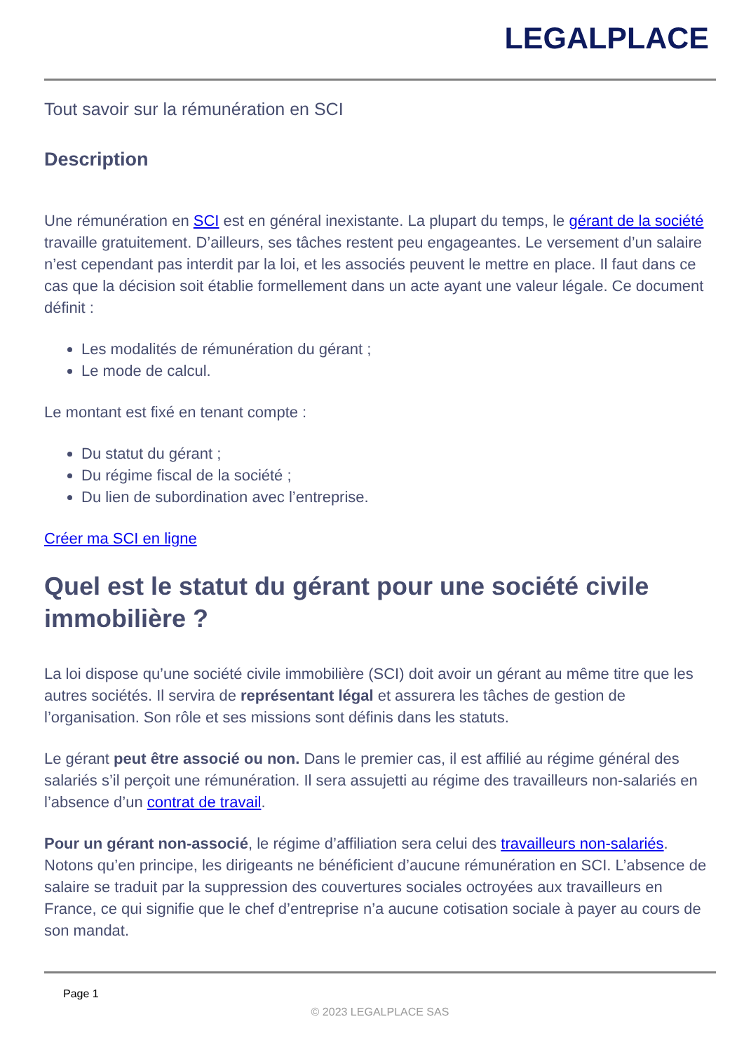LEGALPLACE
Tout savoir sur la rémunération en SCI
Description
Une rémunération en SCI est en général inexistante. La plupart du temps, le gérant de la société travaille gratuitement. D’ailleurs, ses tâches restent peu engageantes. Le versement d’un salaire n’est cependant pas interdit par la loi, et les associés peuvent le mettre en place. Il faut dans ce cas que la décision soit établie formellement dans un acte ayant une valeur légale. Ce document définit :
Les modalités de rémunération du gérant ;
Le mode de calcul.
Le montant est fixé en tenant compte :
Du statut du gérant ;
Du régime fiscal de la société ;
Du lien de subordination avec l’entreprise.
Créer ma SCI en ligne
Quel est le statut du gérant pour une société civile immobilière ?
La loi dispose qu’une société civile immobilière (SCI) doit avoir un gérant au même titre que les autres sociétés. Il servira de représentant légal et assurera les tâches de gestion de l’organisation. Son rôle et ses missions sont définis dans les statuts.
Le gérant peut être associé ou non. Dans le premier cas, il est affilié au régime général des salariés s’il perçoit une rémunération. Il sera assujetti au régime des travailleurs non-salariés en l’absence d’un contrat de travail.
Pour un gérant non-associé, le régime d’affiliation sera celui des travailleurs non-salariés. Notons qu’en principe, les dirigeants ne bénéficient d’aucune rémunération en SCI. L’absence de salaire se traduit par la suppression des couvertures sociales octroyées aux travailleurs en France, ce qui signifie que le chef d’entreprise n’a aucune cotisation sociale à payer au cours de son mandat.
Page 1
© 2023 LEGALPLACE SAS